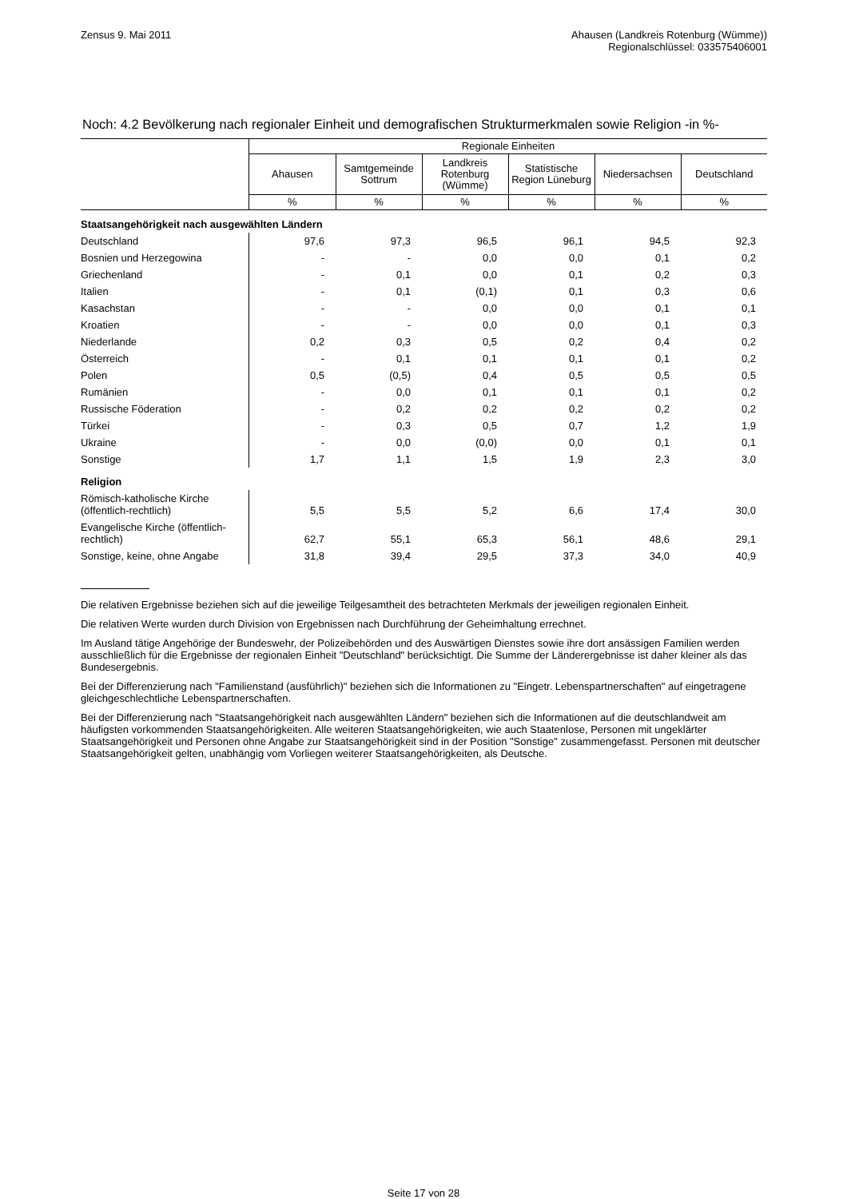Zensus 9. Mai 2011 Ahausen (Landkreis Rotenburg (Wümme))
Regionalschlüssel: 033575406001
Noch: 4.2 Bevölkerung nach regionaler Einheit und demografischen Strukturmerkmalen sowie Religion -in %-
| | Regionale Einheiten | | | | | |
| --- | --- | --- | --- | --- | --- | --- |
| | Ahausen | Samtgemeinde Sottrum | Landkreis Rotenburg (Wümme) | Statistische Region Lüneburg | Niedersachsen | Deutschland |
| | % | % | % | % | % | % |
| Staatsangehörigkeit nach ausgewählten Ländern | | | | | | |
| Deutschland | 97,6 | 97,3 | 96,5 | 96,1 | 94,5 | 92,3 |
| Bosnien und Herzegowina | - | - | 0,0 | 0,0 | 0,1 | 0,2 |
| Griechenland | - | 0,1 | 0,0 | 0,1 | 0,2 | 0,3 |
| Italien | - | 0,1 | (0,1) | 0,1 | 0,3 | 0,6 |
| Kasachstan | - | - | 0,0 | 0,0 | 0,1 | 0,1 |
| Kroatien | - | - | 0,0 | 0,0 | 0,1 | 0,3 |
| Niederlande | 0,2 | 0,3 | 0,5 | 0,2 | 0,4 | 0,2 |
| Österreich | - | 0,1 | 0,1 | 0,1 | 0,1 | 0,2 |
| Polen | 0,5 | (0,5) | 0,4 | 0,5 | 0,5 | 0,5 |
| Rumänien | - | 0,0 | 0,1 | 0,1 | 0,1 | 0,2 |
| Russische Föderation | - | 0,2 | 0,2 | 0,2 | 0,2 | 0,2 |
| Türkei | - | 0,3 | 0,5 | 0,7 | 1,2 | 1,9 |
| Ukraine | - | 0,0 | (0,0) | 0,0 | 0,1 | 0,1 |
| Sonstige | 1,7 | 1,1 | 1,5 | 1,9 | 2,3 | 3,0 |
| Religion | | | | | | |
| Römisch-katholische Kirche (öffentlich-rechtlich) | 5,5 | 5,5 | 5,2 | 6,6 | 17,4 | 30,0 |
| Evangelische Kirche (öffentlich-rechtlich) | 62,7 | 55,1 | 65,3 | 56,1 | 48,6 | 29,1 |
| Sonstige, keine, ohne Angabe | 31,8 | 39,4 | 29,5 | 37,3 | 34,0 | 40,9 |
Die relativen Ergebnisse beziehen sich auf die jeweilige Teilgesamtheit des betrachteten Merkmals der jeweiligen regionalen Einheit.
Die relativen Werte wurden durch Division von Ergebnissen nach Durchführung der Geheimhaltung errechnet.
Im Ausland tätige Angehörige der Bundeswehr, der Polizeibehörden und des Auswärtigen Dienstes sowie ihre dort ansässigen Familien werden ausschließlich für die Ergebnisse der regionalen Einheit "Deutschland" berücksichtigt. Die Summe der Länderergebnisse ist daher kleiner als das Bundesergebnis.
Bei der Differenzierung nach "Familienstand (ausführlich)" beziehen sich die Informationen zu "Eingetr. Lebenspartnerschaften" auf eingetragene gleichgeschlechtliche Lebenspartnerschaften.
Bei der Differenzierung nach "Staatsangehörigkeit nach ausgewählten Ländern" beziehen sich die Informationen auf die deutschlandweit am häufigsten vorkommenden Staatsangehörigkeiten. Alle weiteren Staatsangehörigkeiten, wie auch Staatenlose, Personen mit ungeklärter Staatsangehörigkeit und Personen ohne Angabe zur Staatsangehörigkeit sind in der Position "Sonstige" zusammengefasst. Personen mit deutscher Staatsangehörigkeit gelten, unabhängig vom Vorliegen weiterer Staatsangehörigkeiten, als Deutsche.
Seite 17 von 28